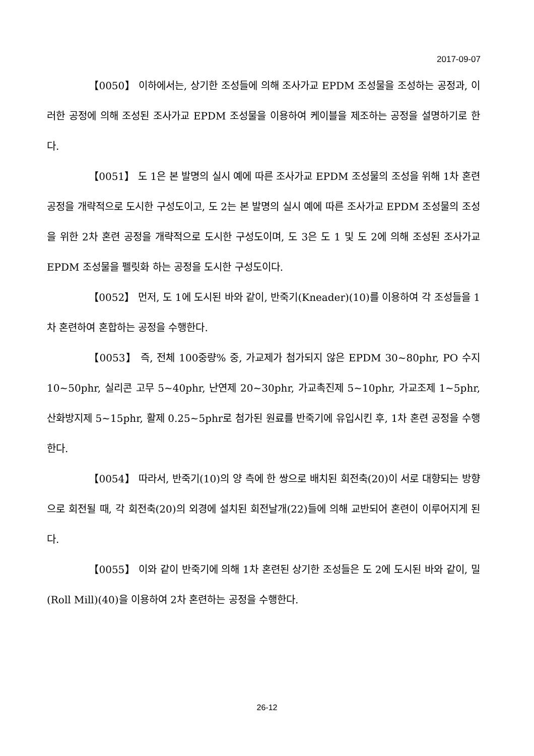2017-09-07
【0050】 이하에서는, 상기한 조성들에 의해 조사가교 EPDM 조성물을 조성하는 공정과, 이러한 공정에 의해 조성된 조사가교 EPDM 조성물을 이용하여 케이블을 제조하는 공정을 설명하기로 한다.
【0051】 도 1은 본 발명의 실시 예에 따른 조사가교 EPDM 조성물의 조성을 위해 1차 혼련 공정을 개략적으로 도시한 구성도이고, 도 2는 본 발명의 실시 예에 따른 조사가교 EPDM 조성물의 조성을 위한 2차 혼련 공정을 개략적으로 도시한 구성도이며, 도 3은 도 1 및 도 2에 의해 조성된 조사가교 EPDM 조성물을 펠릿화 하는 공정을 도시한 구성도이다.
【0052】 먼저, 도 1에 도시된 바와 같이, 반죽기(Kneader)(10)를 이용하여 각 조성들을 1차 혼련하여 혼합하는 공정을 수행한다.
【0053】 즉, 전체 100중량% 중, 가교제가 첨가되지 않은 EPDM 30~80phr, PO 수지 10~50phr, 실리콘 고무 5~40phr, 난연제 20~30phr, 가교촉진제 5~10phr, 가교조제 1~5phr, 산화방지제 5~15phr, 활제 0.25~5phr로 첨가된 원료를 반죽기에 유입시킨 후, 1차 혼련 공정을 수행한다.
【0054】 따라서, 반죽기(10)의 양 측에 한 쌍으로 배치된 회전축(20)이 서로 대향되는 방향으로 회전될 때, 각 회전축(20)의 외경에 설치된 회전날개(22)들에 의해 교반되어 혼련이 이루어지게 된다.
【0055】 이와 같이 반죽기에 의해 1차 혼련된 상기한 조성들은 도 2에 도시된 바와 같이, 밀(Roll Mill)(40)을 이용하여 2차 혼련하는 공정을 수행한다.
26-12